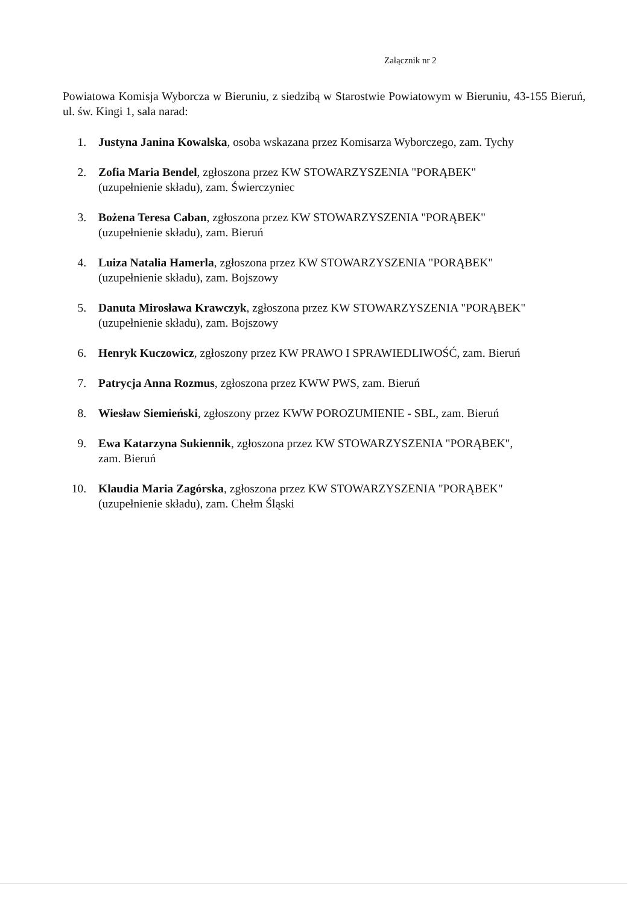Załącznik nr 2
Powiatowa Komisja Wyborcza w Bieruniu, z siedzibą w Starostwie Powiatowym w Bieruniu, 43-155 Bieruń, ul. św. Kingi 1, sala narad:
1. Justyna Janina Kowalska, osoba wskazana przez Komisarza Wyborczego, zam. Tychy
2. Zofia Maria Bendel, zgłoszona przez KW STOWARZYSZENIA "PORĄBEK" (uzupełnienie składu), zam. Świerczyniec
3. Bożena Teresa Caban, zgłoszona przez KW STOWARZYSZENIA "PORĄBEK" (uzupełnienie składu), zam. Bieruń
4. Luiza Natalia Hamerla, zgłoszona przez KW STOWARZYSZENIA "PORĄBEK" (uzupełnienie składu), zam. Bojszowy
5. Danuta Mirosława Krawczyk, zgłoszona przez KW STOWARZYSZENIA "PORĄBEK" (uzupełnienie składu), zam. Bojszowy
6. Henryk Kuczowicz, zgłoszony przez KW PRAWO I SPRAWIEDLIWOŚĆ, zam. Bieruń
7. Patrycja Anna Rozmus, zgłoszona przez KWW PWS, zam. Bieruń
8. Wiesław Siemieński, zgłoszony przez KWW POROZUMIENIE - SBL, zam. Bieruń
9. Ewa Katarzyna Sukiennik, zgłoszona przez KW STOWARZYSZENIA "PORĄBEK", zam. Bieruń
10. Klaudia Maria Zagórska, zgłoszona przez KW STOWARZYSZENIA "PORĄBEK" (uzupełnienie składu), zam. Chełm Śląski